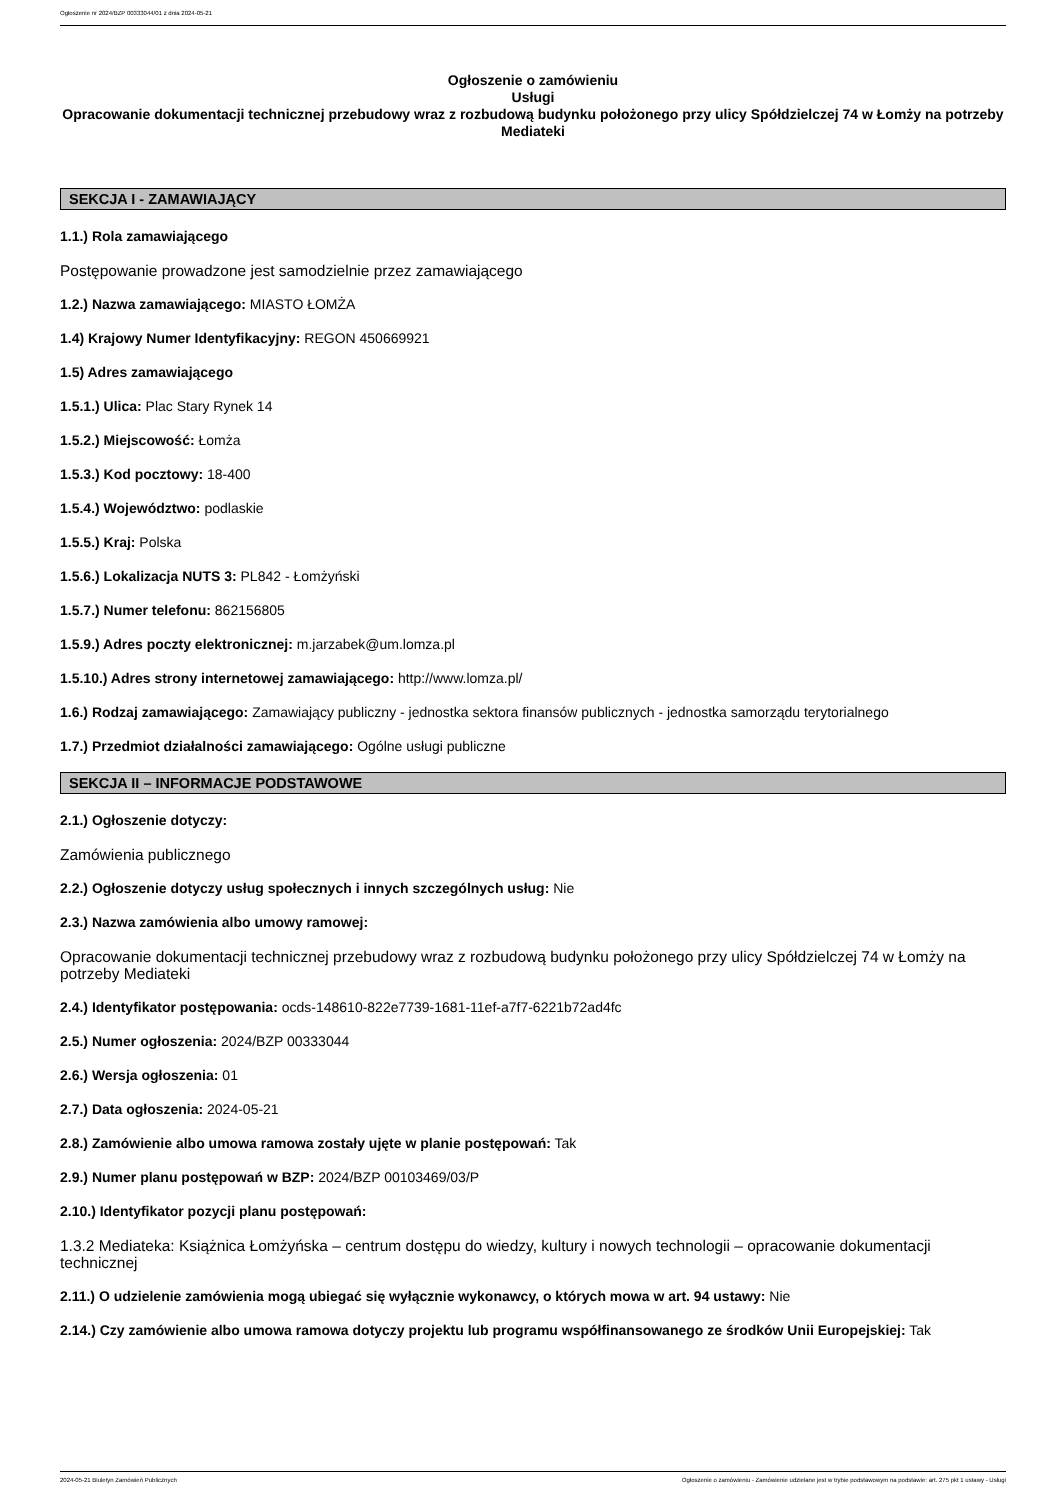Ogłoszenie nr 2024/BZP 00333044/01 z dnia 2024-05-21
Ogłoszenie o zamówieniu
Usługi
Opracowanie dokumentacji technicznej przebudowy wraz z rozbudową budynku położonego przy ulicy Spółdzielczej 74 w Łomży na potrzeby Mediateki
SEKCJA I - ZAMAWIAJĄCY
1.1.) Rola zamawiającego
Postępowanie prowadzone jest samodzielnie przez zamawiającego
1.2.) Nazwa zamawiającego: MIASTO ŁOMŻA
1.4) Krajowy Numer Identyfikacyjny: REGON 450669921
1.5) Adres zamawiającego
1.5.1.) Ulica: Plac Stary Rynek 14
1.5.2.) Miejscowość: Łomża
1.5.3.) Kod pocztowy: 18-400
1.5.4.) Województwo: podlaskie
1.5.5.) Kraj: Polska
1.5.6.) Lokalizacja NUTS 3: PL842 - Łomżyński
1.5.7.) Numer telefonu: 862156805
1.5.9.) Adres poczty elektronicznej: m.jarzabek@um.lomza.pl
1.5.10.) Adres strony internetowej zamawiającego: http://www.lomza.pl/
1.6.) Rodzaj zamawiającego: Zamawiający publiczny - jednostka sektora finansów publicznych - jednostka samorządu terytorialnego
1.7.) Przedmiot działalności zamawiającego: Ogólne usługi publiczne
SEKCJA II – INFORMACJE PODSTAWOWE
2.1.) Ogłoszenie dotyczy:
Zamówienia publicznego
2.2.) Ogłoszenie dotyczy usług społecznych i innych szczególnych usług: Nie
2.3.) Nazwa zamówienia albo umowy ramowej:
Opracowanie dokumentacji technicznej przebudowy wraz z rozbudową budynku położonego przy ulicy Spółdzielczej 74 w Łomży na potrzeby Mediateki
2.4.) Identyfikator postępowania: ocds-148610-822e7739-1681-11ef-a7f7-6221b72ad4fc
2.5.) Numer ogłoszenia: 2024/BZP 00333044
2.6.) Wersja ogłoszenia: 01
2.7.) Data ogłoszenia: 2024-05-21
2.8.) Zamówienie albo umowa ramowa zostały ujęte w planie postępowań: Tak
2.9.) Numer planu postępowań w BZP: 2024/BZP 00103469/03/P
2.10.) Identyfikator pozycji planu postępowań:
1.3.2 Mediateka: Książnica Łomżyńska – centrum dostępu do wiedzy, kultury i nowych technologii – opracowanie dokumentacji technicznej
2.11.) O udzielenie zamówienia mogą ubiegać się wyłącznie wykonawcy, o których mowa w art. 94 ustawy: Nie
2.14.) Czy zamówienie albo umowa ramowa dotyczy projektu lub programu współfinansowanego ze środków Unii Europejskiej: Tak
2024-05-21 Biuletyn Zamówień Publicznych Ogłoszenie o zamówieniu - Zamówienie udzielane jest w trybie podstawowym na podstawie: art. 275 pkt 1 ustawy - Usługi